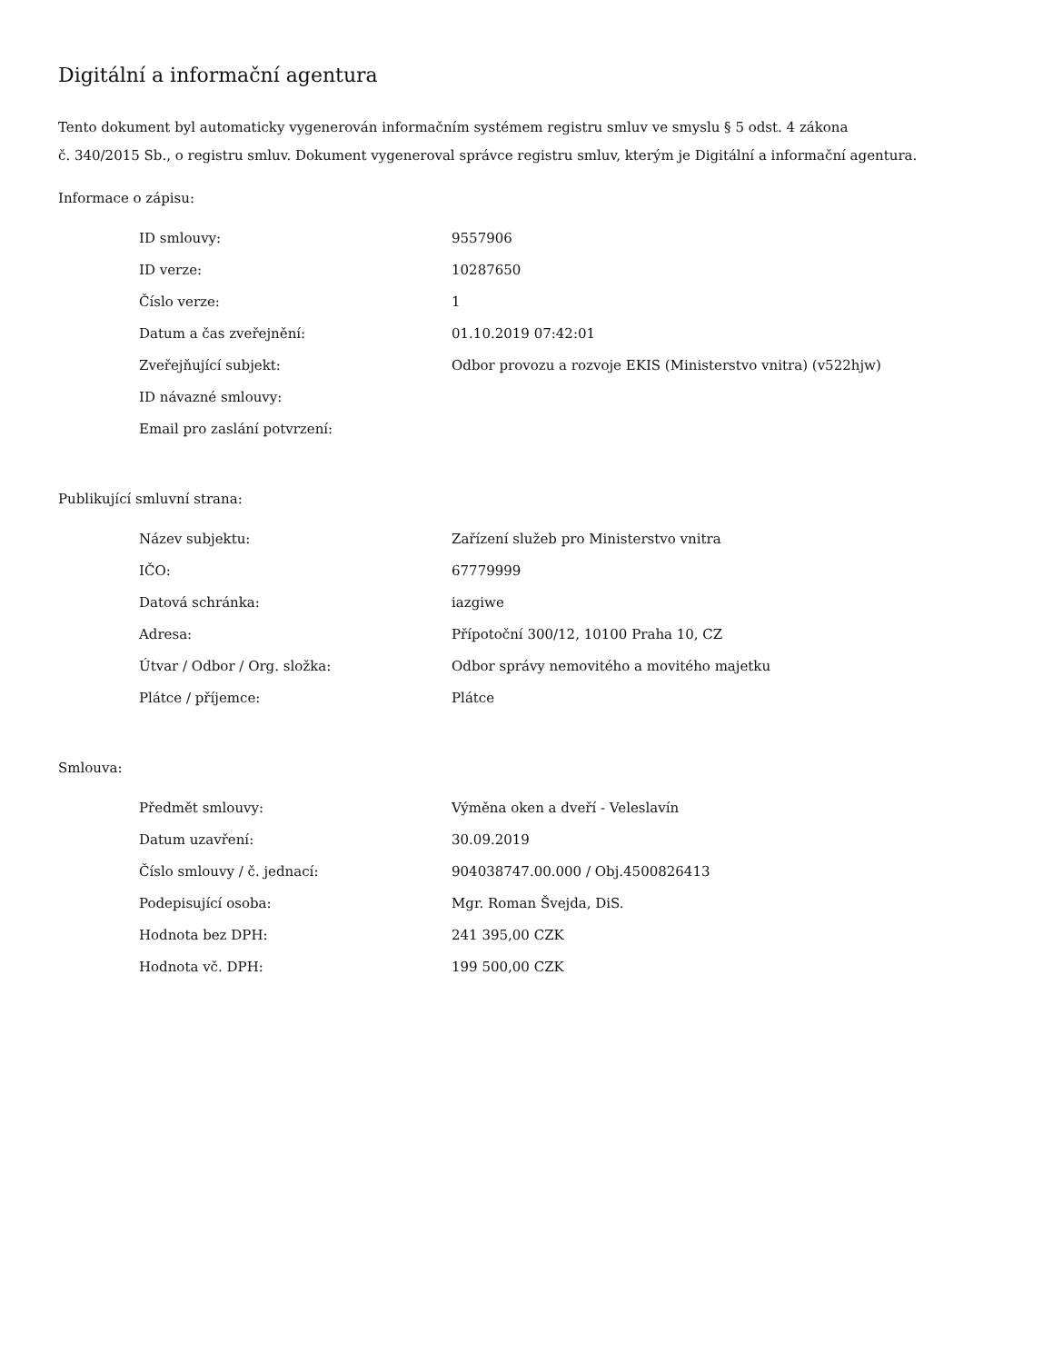Digitální a informační agentura
Tento dokument byl automaticky vygenerován informačním systémem registru smluv ve smyslu § 5 odst. 4 zákona
č. 340/2015 Sb., o registru smluv. Dokument vygeneroval správce registru smluv, kterým je Digitální a informační agentura.
Informace o zápisu:
| ID smlouvy: | 9557906 |
| ID verze: | 10287650 |
| Číslo verze: | 1 |
| Datum a čas zveřejnění: | 01.10.2019 07:42:01 |
| Zveřejňující subjekt: | Odbor provozu a rozvoje EKIS (Ministerstvo vnitra) (v522hjw) |
| ID návazné smlouvy: | |
| Email pro zaslání potvrzení: | |
Publikující smluvní strana:
| Název subjektu: | Zařízení služeb pro Ministerstvo vnitra |
| IČO: | 67779999 |
| Datová schránka: | iazgiwe |
| Adresa: | Přípotoční 300/12, 10100 Praha 10, CZ |
| Útvar / Odbor / Org. složka: | Odbor správy nemovitého a movitého majetku |
| Plátce / příjemce: | Plátce |
Smlouva:
| Předmět smlouvy: | Výměna oken a dveří - Veleslavín |
| Datum uzavření: | 30.09.2019 |
| Číslo smlouvy / č. jednací: | 904038747.00.000 / Obj.4500826413 |
| Podepisující osoba: | Mgr. Roman Švejda, DiS. |
| Hodnota bez DPH: | 241 395,00 CZK |
| Hodnota vč. DPH: | 199 500,00 CZK |